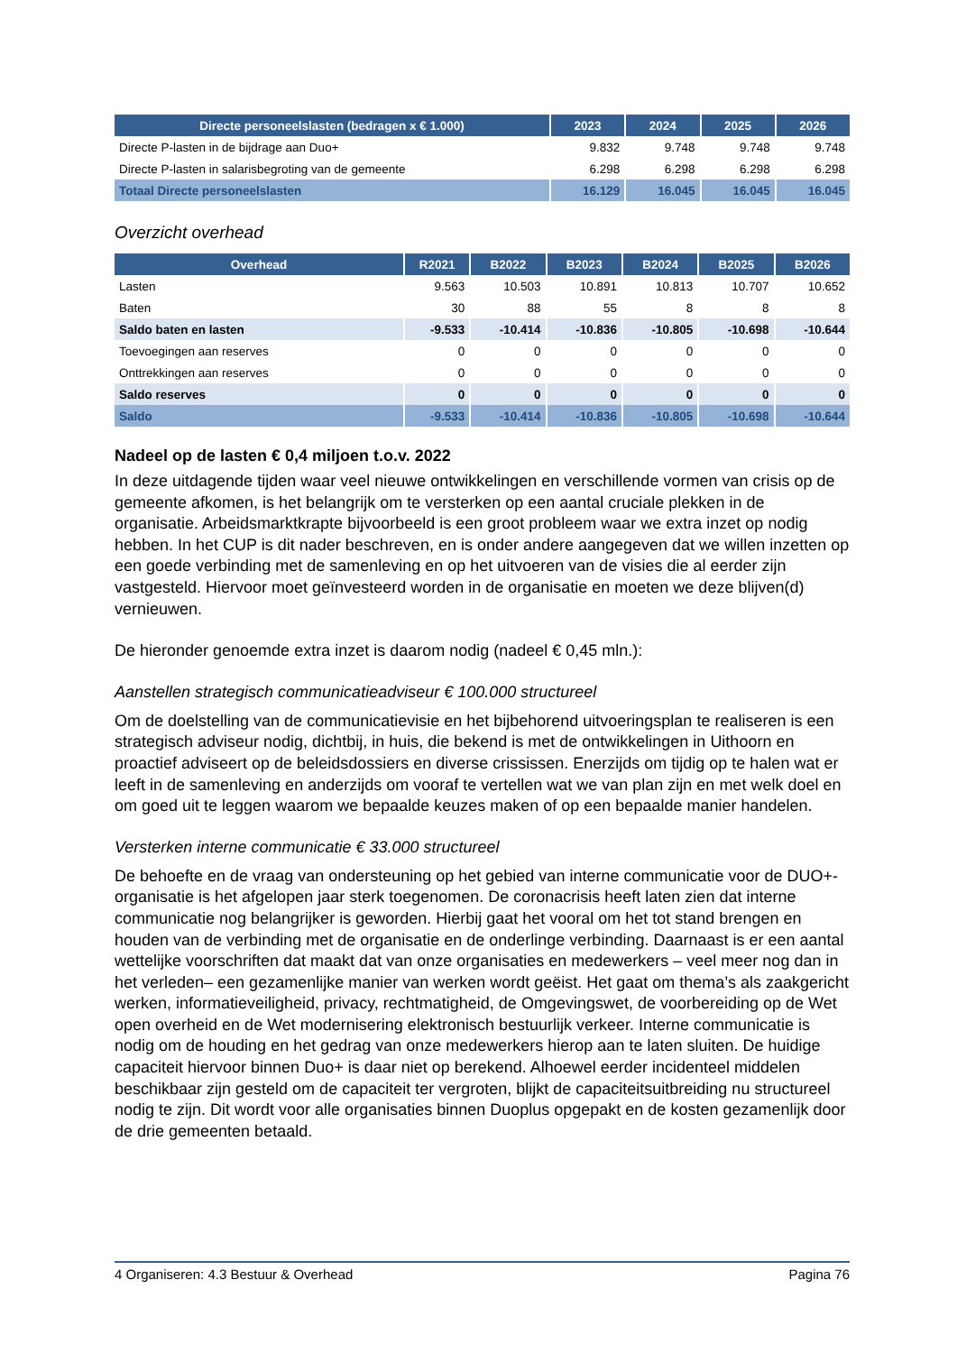| Directe personeelslasten (bedragen x € 1.000) | 2023 | 2024 | 2025 | 2026 |
| --- | --- | --- | --- | --- |
| Directe P-lasten in de bijdrage aan Duo+ | 9.832 | 9.748 | 9.748 | 9.748 |
| Directe P-lasten in salarisbegroting van de gemeente | 6.298 | 6.298 | 6.298 | 6.298 |
| Totaal Directe personeelslasten | 16.129 | 16.045 | 16.045 | 16.045 |
Overzicht overhead
| Overhead | R2021 | B2022 | B2023 | B2024 | B2025 | B2026 |
| --- | --- | --- | --- | --- | --- | --- |
| Lasten | 9.563 | 10.503 | 10.891 | 10.813 | 10.707 | 10.652 |
| Baten | 30 | 88 | 55 | 8 | 8 | 8 |
| Saldo baten en lasten | -9.533 | -10.414 | -10.836 | -10.805 | -10.698 | -10.644 |
| Toevoegingen aan reserves | 0 | 0 | 0 | 0 | 0 | 0 |
| Onttrekkingen aan reserves | 0 | 0 | 0 | 0 | 0 | 0 |
| Saldo reserves | 0 | 0 | 0 | 0 | 0 | 0 |
| Saldo | -9.533 | -10.414 | -10.836 | -10.805 | -10.698 | -10.644 |
Nadeel op de lasten € 0,4 miljoen t.o.v. 2022
In deze uitdagende tijden waar veel nieuwe ontwikkelingen en verschillende vormen van crisis op de gemeente afkomen, is het belangrijk om te versterken op een aantal cruciale plekken in de organisatie. Arbeidsmarktkrapte bijvoorbeeld is een groot probleem waar we extra inzet op nodig hebben. In het CUP is dit nader beschreven, en is onder andere aangegeven dat we willen inzetten op een goede verbinding met de samenleving en op het uitvoeren van de visies die al eerder zijn vastgesteld. Hiervoor moet geïnvesteerd worden in de organisatie en moeten we deze blijven(d) vernieuwen.
De hieronder genoemde extra inzet is daarom nodig (nadeel € 0,45 mln.):
Aanstellen strategisch communicatieadviseur € 100.000 structureel
Om de doelstelling van de communicatievisie en het bijbehorend uitvoeringsplan te realiseren is een strategisch adviseur nodig, dichtbij, in huis, die bekend is met de ontwikkelingen in Uithoorn en proactief adviseert op de beleidsdossiers en diverse crississen. Enerzijds om tijdig op te halen wat er leeft in de samenleving en anderzijds om vooraf te vertellen wat we van plan zijn en met welk doel en om goed uit te leggen waarom we bepaalde keuzes maken of op een bepaalde manier handelen.
Versterken interne communicatie € 33.000 structureel
De behoefte en de vraag van ondersteuning op het gebied van interne communicatie voor de DUO+-organisatie is het afgelopen jaar sterk toegenomen. De coronacrisis heeft laten zien dat interne communicatie nog belangrijker is geworden. Hierbij gaat het vooral om het tot stand brengen en houden van de verbinding met de organisatie en de onderlinge verbinding. Daarnaast is er een aantal wettelijke voorschriften dat maakt dat van onze organisaties en medewerkers – veel meer nog dan in het verleden– een gezamenlijke manier van werken wordt geëist. Het gaat om thema’s als zaakgericht werken, informatieveiligheid, privacy, rechtmatigheid, de Omgevingswet, de voorbereiding op de Wet open overheid en de Wet modernisering elektronisch bestuurlijk verkeer. Interne communicatie is nodig om de houding en het gedrag van onze medewerkers hierop aan te laten sluiten. De huidige capaciteit hiervoor binnen Duo+ is daar niet op berekend. Alhoewel eerder incidenteel middelen beschikbaar zijn gesteld om de capaciteit ter vergroten, blijkt de capaciteitsuitbreiding nu structureel nodig te zijn. Dit wordt voor alle organisaties binnen Duoplus opgepakt en de kosten gezamenlijk door de drie gemeenten betaald.
4 Organiseren: 4.3 Bestuur & Overhead Pagina 76